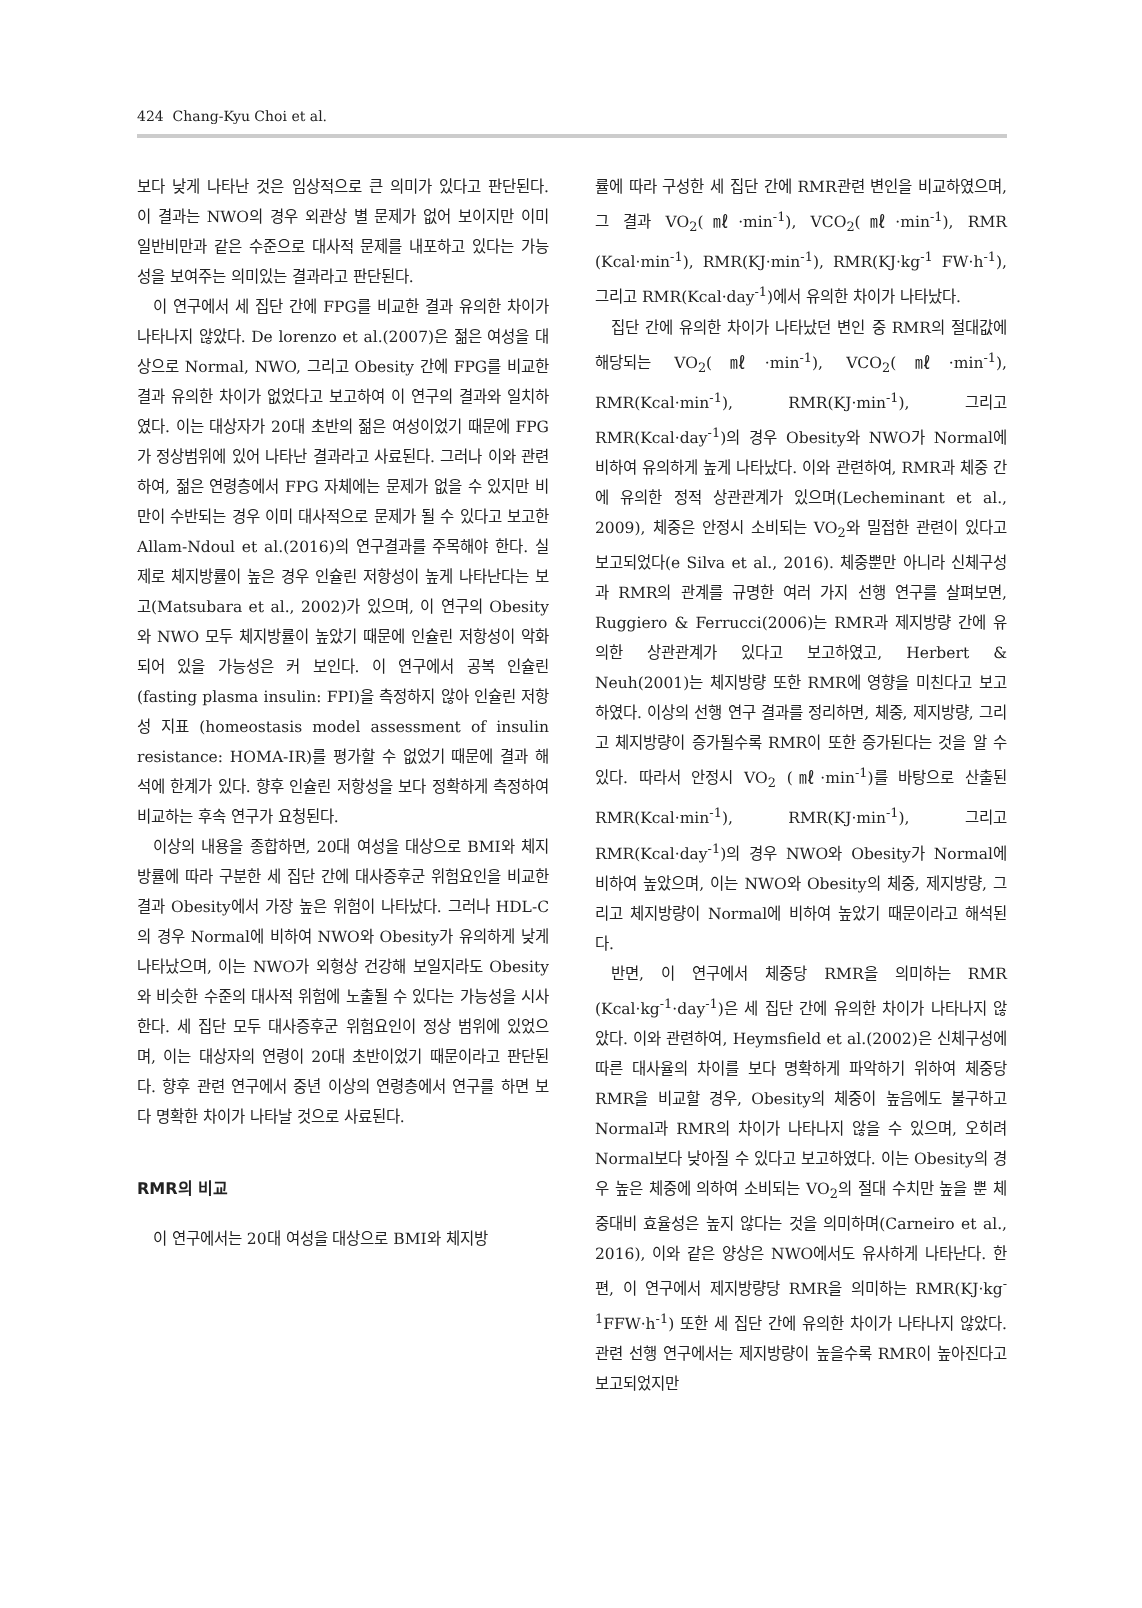424 Chang-Kyu Choi et al.
보다 낮게 나타난 것은 임상적으로 큰 의미가 있다고 판단된다. 이 결과는 NWO의 경우 외관상 별 문제가 없어 보이지만 이미 일반비만과 같은 수준으로 대사적 문제를 내포하고 있다는 가능성을 보여주는 의미있는 결과라고 판단된다.
이 연구에서 세 집단 간에 FPG를 비교한 결과 유의한 차이가 나타나지 않았다. De lorenzo et al.(2007)은 젊은 여성을 대상으로 Normal, NWO, 그리고 Obesity 간에 FPG를 비교한 결과 유의한 차이가 없었다고 보고하여 이 연구의 결과와 일치하였다. 이는 대상자가 20대 초반의 젊은 여성이었기 때문에 FPG가 정상범위에 있어 나타난 결과라고 사료된다. 그러나 이와 관련하여, 젊은 연령층에서 FPG 자체에는 문제가 없을 수 있지만 비만이 수반되는 경우 이미 대사적으로 문제가 될 수 있다고 보고한 Allam-Ndoul et al.(2016)의 연구결과를 주목해야 한다. 실제로 체지방률이 높은 경우 인슐린 저항성이 높게 나타난다는 보고(Matsubara et al., 2002)가 있으며, 이 연구의 Obesity와 NWO 모두 체지방률이 높았기 때문에 인슐린 저항성이 악화되어 있을 가능성은 커 보인다. 이 연구에서 공복 인슐린(fasting plasma insulin: FPI)을 측정하지 않아 인슐린 저항성 지표 (homeostasis model assessment of insulin resistance: HOMA-IR)를 평가할 수 없었기 때문에 결과 해석에 한계가 있다. 향후 인슐린 저항성을 보다 정확하게 측정하여 비교하는 후속 연구가 요청된다.
이상의 내용을 종합하면, 20대 여성을 대상으로 BMI와 체지방률에 따라 구분한 세 집단 간에 대사증후군 위험요인을 비교한 결과 Obesity에서 가장 높은 위험이 나타났다. 그러나 HDL-C의 경우 Normal에 비하여 NWO와 Obesity가 유의하게 낮게 나타났으며, 이는 NWO가 외형상 건강해 보일지라도 Obesity와 비슷한 수준의 대사적 위험에 노출될 수 있다는 가능성을 시사한다. 세 집단 모두 대사증후군 위험요인이 정상 범위에 있었으며, 이는 대상자의 연령이 20대 초반이었기 때문이라고 판단된다. 향후 관련 연구에서 중년 이상의 연령층에서 연구를 하면 보다 명확한 차이가 나타날 것으로 사료된다.
RMR의 비교
이 연구에서는 20대 여성을 대상으로 BMI와 체지방
률에 따라 구성한 세 집단 간에 RMR관련 변인을 비교하였으며, 그 결과 VO<sub>2</sub>(㎖·min<sup>-1</sup>), VCO<sub>2</sub>(㎖·min<sup>-1</sup>), RMR (Kcal·min<sup>-1</sup>), RMR(KJ·min<sup>-1</sup>), RMR(KJ·kg<sup>-1</sup> FW·h<sup>-1</sup>), 그리고 RMR(Kcal·day<sup>-1</sup>)에서 유의한 차이가 나타났다.
집단 간에 유의한 차이가 나타났던 변인 중 RMR의 절대값에 해당되는 VO<sub>2</sub>(㎖·min<sup>-1</sup>), VCO<sub>2</sub>(㎖·min<sup>-1</sup>), RMR(Kcal·min<sup>-1</sup>), RMR(KJ·min<sup>-1</sup>), 그리고 RMR(Kcal·day<sup>-1</sup>)의 경우 Obesity와 NWO가 Normal에 비하여 유의하게 높게 나타났다. 이와 관련하여, RMR과 체중 간에 유의한 정적 상관관계가 있으며(Lecheminant et al., 2009), 체중은 안정시 소비되는 VO<sub>2</sub>와 밀접한 관련이 있다고 보고되었다(e Silva et al., 2016). 체중뿐만 아니라 신체구성과 RMR의 관계를 규명한 여러 가지 선행 연구를 살펴보면, Ruggiero & Ferrucci(2006)는 RMR과 제지방량 간에 유의한 상관관계가 있다고 보고하였고, Herbert & Neuh(2001)는 체지방량 또한 RMR에 영향을 미친다고 보고하였다. 이상의 선행 연구 결과를 정리하면, 체중, 제지방량, 그리고 체지방량이 증가될수록 RMR이 또한 증가된다는 것을 알 수 있다. 따라서 안정시 VO<sub>2</sub> (㎖·min<sup>-1</sup>)를 바탕으로 산출된 RMR(Kcal·min<sup>-1</sup>), RMR(KJ·min<sup>-1</sup>), 그리고 RMR(Kcal·day<sup>-1</sup>)의 경우 NWO와 Obesity가 Normal에 비하여 높았으며, 이는 NWO와 Obesity의 체중, 제지방량, 그리고 체지방량이 Normal에 비하여 높았기 때문이라고 해석된다.
반면, 이 연구에서 체중당 RMR을 의미하는 RMR (Kcal·kg<sup>-1</sup>·day<sup>-1</sup>)은 세 집단 간에 유의한 차이가 나타나지 않았다. 이와 관련하여, Heymsfield et al.(2002)은 신체구성에 따른 대사율의 차이를 보다 명확하게 파악하기 위하여 체중당 RMR을 비교할 경우, Obesity의 체중이 높음에도 불구하고 Normal과 RMR의 차이가 나타나지 않을 수 있으며, 오히려 Normal보다 낮아질 수 있다고 보고하였다. 이는 Obesity의 경우 높은 체중에 의하여 소비되는 VO<sub>2</sub>의 절대 수치만 높을 뿐 체중대비 효율성은 높지 않다는 것을 의미하며(Carneiro et al., 2016), 이와 같은 양상은 NWO에서도 유사하게 나타난다. 한편, 이 연구에서 제지방량당 RMR을 의미하는 RMR(KJ·kg<sup>-1</sup>FFW·h<sup>-1</sup>) 또한 세 집단 간에 유의한 차이가 나타나지 않았다. 관련 선행 연구에서는 제지방량이 높을수록 RMR이 높아진다고 보고되었지만